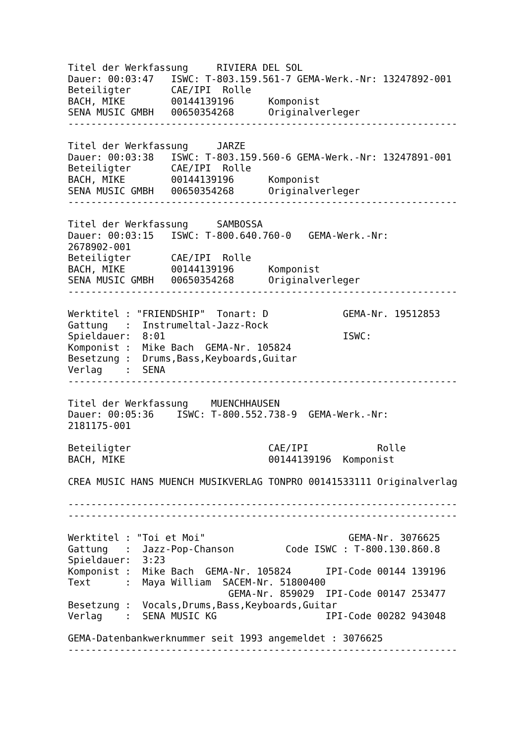Titel der Werkfassung     RIVIERA DEL SOL
Dauer: 00:03:47   ISWC: T-803.159.561-7 GEMA-Werk.-Nr: 13247892-001
Beteiligter       CAE/IPI  Rolle
BACH, MIKE        00144139196      Komponist
SENA MUSIC GMBH   00650354268      Originalverleger
--------------------------------------------------------------------

Titel der Werkfassung     JARZE
Dauer: 00:03:38   ISWC: T-803.159.560-6 GEMA-Werk.-Nr: 13247891-001
Beteiligter       CAE/IPI  Rolle
BACH, MIKE        00144139196      Komponist
SENA MUSIC GMBH   00650354268      Originalverleger
--------------------------------------------------------------------

Titel der Werkfassung     SAMBOSSA
Dauer: 00:03:15   ISWC: T-800.640.760-0   GEMA-Werk.-Nr:
2678902-001
Beteiligter       CAE/IPI  Rolle
BACH, MIKE        00144139196      Komponist
SENA MUSIC GMBH   00650354268      Originalverleger
--------------------------------------------------------------------

Werktitel : "FRIENDSHIP"  Tonart: D             GEMA-Nr. 19512853
Gattung   :  Instrumeltal-Jazz-Rock
Spieldauer:  8:01                               ISWC:
Komponist :  Mike Bach  GEMA-Nr. 105824
Besetzung :  Drums,Bass,Keyboards,Guitar
Verlag    :  SENA
--------------------------------------------------------------------

Titel der Werkfassung    MUENCHHAUSEN
Dauer: 00:05:36    ISWC: T-800.552.738-9  GEMA-Werk.-Nr:
2181175-001

Beteiligter                        CAE/IPI            Rolle
BACH, MIKE                         00144139196  Komponist

CREA MUSIC HANS MUENCH MUSIKVERLAG TONPRO 00141533111 Originalverlag

--------------------------------------------------------------------
--------------------------------------------------------------------

Werktitel : "Toi et Moi"                         GEMA-Nr. 3076625
Gattung   :  Jazz-Pop-Chanson         Code ISWC : T-800.130.860.8
Spieldauer:  3:23
Komponist :  Mike Bach  GEMA-Nr. 105824      IPI-Code 00144 139196
Text      :  Maya William  SACEM-Nr. 51800400
                            GEMA-Nr. 859029  IPI-Code 00147 253477
Besetzung :  Vocals,Drums,Bass,Keyboards,Guitar
Verlag    :  SENA MUSIC KG                   IPI-Code 00282 943048

GEMA-Datenbankwerknummer seit 1993 angemeldet : 3076625
--------------------------------------------------------------------